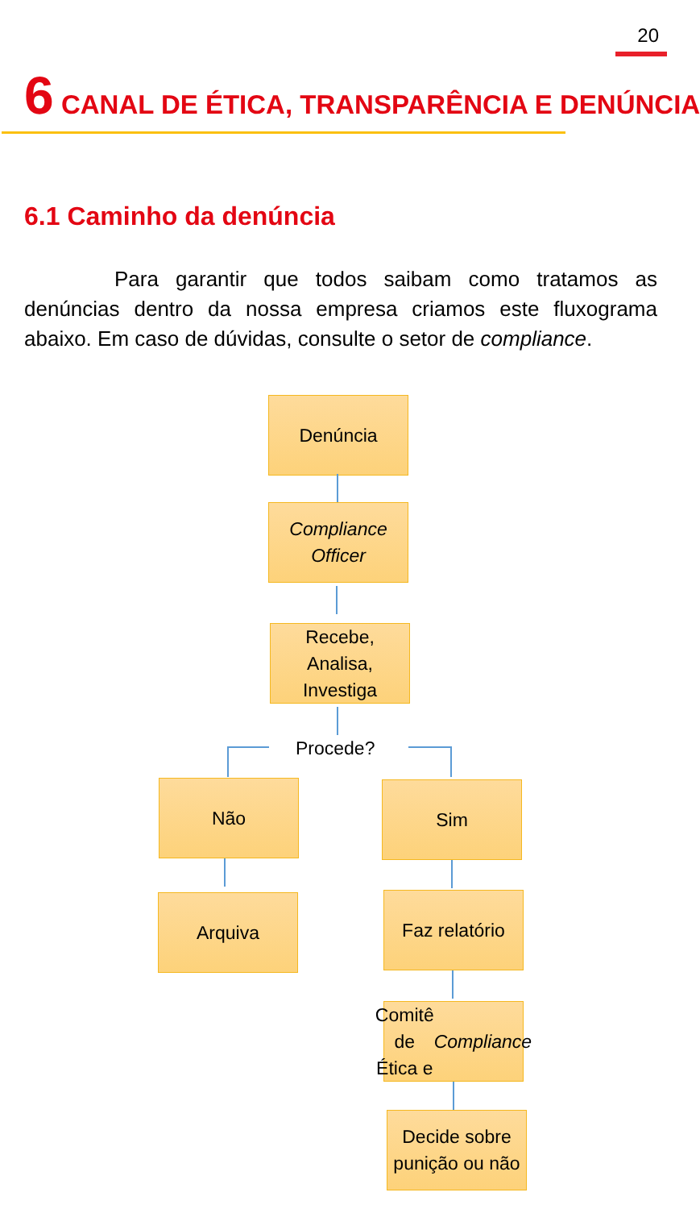20
6 CANAL DE ÉTICA, TRANSPARÊNCIA E DENÚNCIA
6.1 Caminho da denúncia
Para garantir que todos saibam como tratamos as denúncias dentro da nossa empresa criamos este fluxograma abaixo. Em caso de dúvidas, consulte o setor de compliance.
Denúncia
Compliance Officer
Recebe, Analisa, Investiga
Procede?
Não Sim
Arquiva
Faz relatório
Comitê de Ética e Compliance
Decide sobre punição ou não